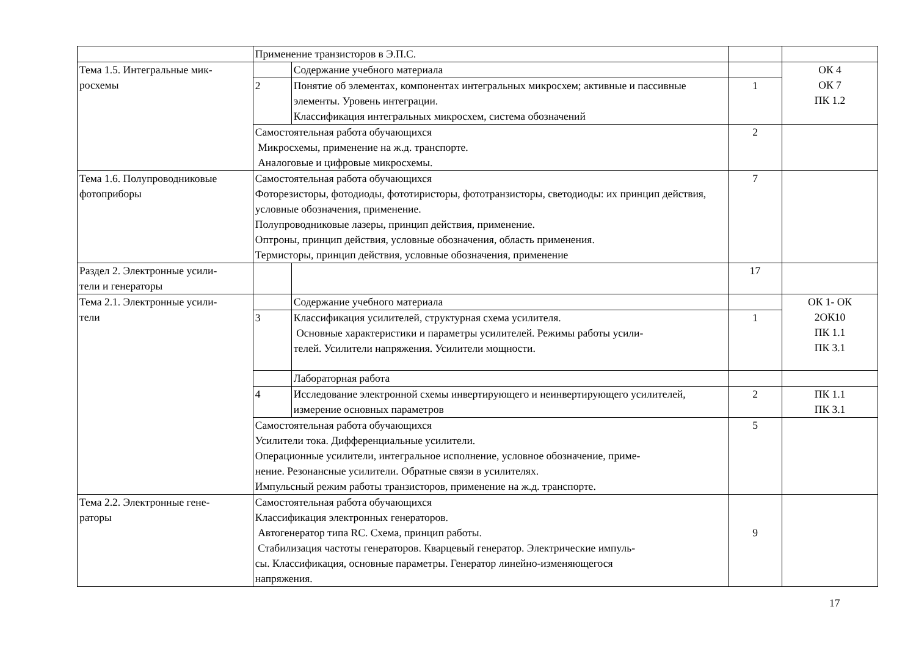| | Применение транзисторов в Э.П.С. | | | |
| Тема 1.5. Интегральные мик- росхемы | | Содержание учебного материала | | ОК 4 ОК 7 ПК 1.2 |
| | 2 | Понятие об элементах, компонентах интегральных микросхем; активные и пассивные элементы. Уровень интеграции. Классификация интегральных микросхем, система обозначений | 1 | |
| | Самостоятельная работа обучающихся Микросхемы, применение на ж.д. транспорте. Аналоговые и цифровые микросхемы. | | 2 | |
| Тема 1.6. Полупроводниковые фотоприборы | Самостоятельная работа обучающихся Фоторезисторы, фотодиоды, фототиристоры, фототранзисторы, светодиоды: их принцип действия, условные обозначения, применение. Полупроводниковые лазеры, принцип действия, применение. Оптроны, принцип действия, условные обозначения, область применения. Термисторы, принцип действия, условные обозначения, применение | | 7 | |
| Раздел 2. Электронные усили- тели и генераторы | | | 17 | |
| Тема 2.1. Электронные усили- тели | | Содержание учебного материала | | ОК 1- ОК 2ОК10 ПК 1.1 ПК 3.1 |
| | 3 | Классификация усилителей, структурная схема усилителя. Основные характеристики и параметры усилителей. Режимы работы усили- телей. Усилители напряжения. Усилители мощности. | 1 | |
| | | Лабораторная работа | | |
| | 4 | Исследование электронной схемы инвертирующего и неинвертирующего усилителей, измерение основных параметров | 2 | ПК 1.1 ПК 3.1 |
| | Самостоятельная работа обучающихся Усилители тока. Дифференциальные усилители. Операционные усилители, интегральное исполнение, условное обозначение, приме- нение. Резонансные усилители. Обратные связи в усилителях. Импульсный режим работы транзисторов, применение на ж.д. транспорте. | | 5 | |
| Тема 2.2. Электронные гене- раторы | Самостоятельная работа обучающихся Классификация электронных генераторов. Автогенератор типа RC. Схема, принцип работы. Стабилизация частоты генераторов. Кварцевый генератор. Электрические импуль- сы. Классификация, основные параметры. Генератор линейно-изменяющегося напряжения. | | 9 | |
17